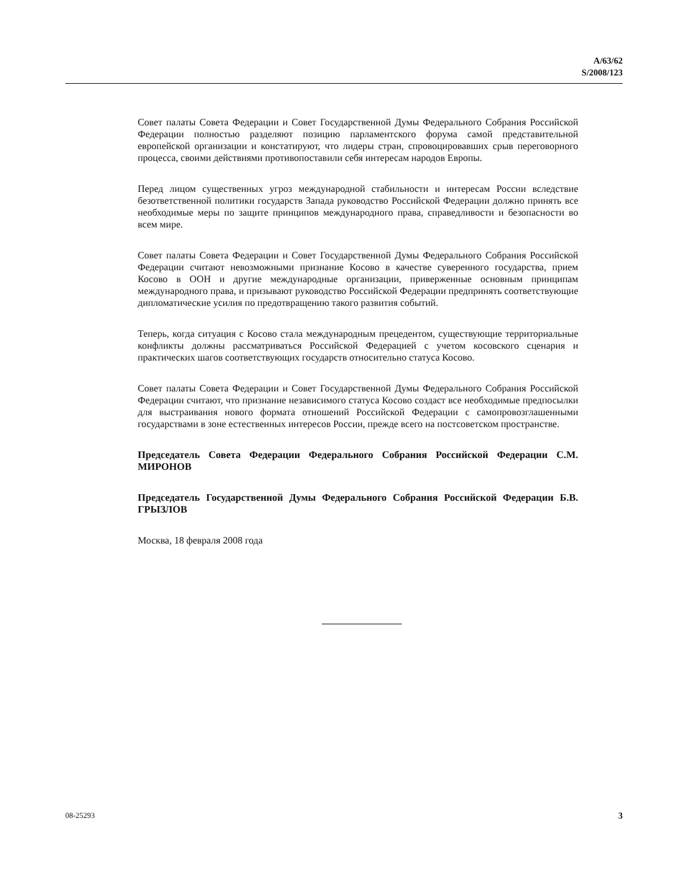A/63/62
S/2008/123
Совет палаты Совета Федерации и Совет Государственной Думы Федерального Собрания Российской Федерации полностью разделяют позицию парламентского форума самой представительной европейской организации и констатируют, что лидеры стран, спровоцировавших срыв переговорного процесса, своими действиями противопоставили себя интересам народов Европы.
Перед лицом существенных угроз международной стабильности и интересам России вследствие безответственной политики государств Запада руководство Российской Федерации должно принять все необходимые меры по защите принципов международного права, справедливости и безопасности во всем мире.
Совет палаты Совета Федерации и Совет Государственной Думы Федерального Собрания Российской Федерации считают невозможными признание Косово в качестве суверенного государства, прием Косово в ООН и другие международные организации, приверженные основным принципам международного права, и призывают руководство Российской Федерации предпринять соответствующие дипломатические усилия по предотвращению такого развития событий.
Теперь, когда ситуация с Косово стала международным прецедентом, существующие территориальные конфликты должны рассматриваться Российской Федерацией с учетом косовского сценария и практических шагов соответствующих государств относительно статуса Косово.
Совет палаты Совета Федерации и Совет Государственной Думы Федерального Собрания Российской Федерации считают, что признание независимого статуса Косово создаст все необходимые предпосылки для выстраивания нового формата отношений Российской Федерации с самопровозглашенными государствами в зоне естественных интересов России, прежде всего на постсоветском пространстве.
Председатель Совета Федерации Федерального Собрания Российской Федерации С.М. МИРОНОВ
Председатель Государственной Думы Федерального Собрания Российской Федерации Б.В. ГРЫЗЛОВ
Москва, 18 февраля 2008 года
08-25293 3